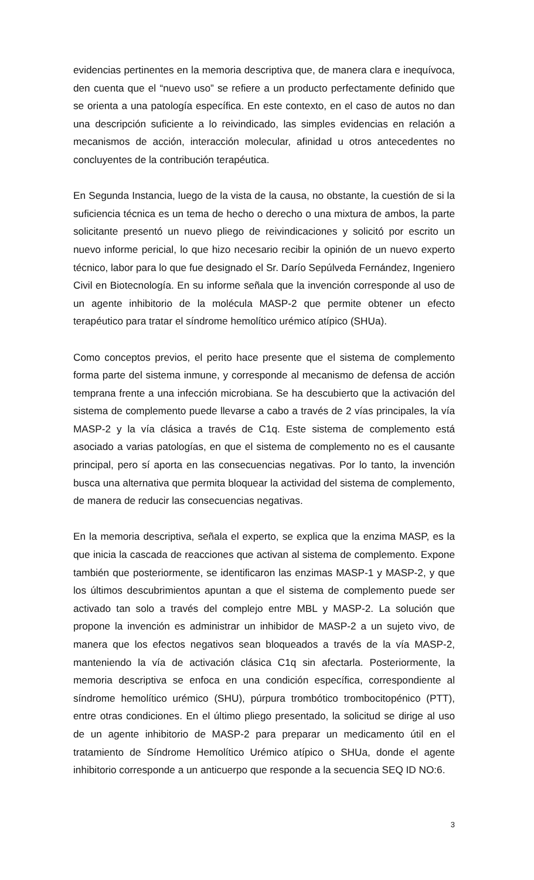evidencias pertinentes en la memoria descriptiva que, de manera clara e inequívoca, den cuenta que el “nuevo uso” se refiere a un producto perfectamente definido que se orienta a una patología específica. En este contexto, en el caso de autos no dan una descripción suficiente a lo reivindicado, las simples evidencias en relación a mecanismos de acción, interacción molecular, afinidad u otros antecedentes no concluyentes de la contribución terapéutica.
En Segunda Instancia, luego de la vista de la causa, no obstante, la cuestión de si la suficiencia técnica es un tema de hecho o derecho o una mixtura de ambos, la parte solicitante presentó un nuevo pliego de reivindicaciones y solicitó por escrito un nuevo informe pericial, lo que hizo necesario recibir la opinión de un nuevo experto técnico, labor para lo que fue designado el Sr. Darío Sepúlveda Fernández, Ingeniero Civil en Biotecnología. En su informe señala que la invención corresponde al uso de un agente inhibitorio de la molécula MASP-2 que permite obtener un efecto terapéutico para tratar el síndrome hemolítico urémico atípico (SHUa).
Como conceptos previos, el perito hace presente que el sistema de complemento forma parte del sistema inmune, y corresponde al mecanismo de defensa de acción temprana frente a una infección microbiana. Se ha descubierto que la activación del sistema de complemento puede llevarse a cabo a través de 2 vías principales, la vía MASP-2 y la vía clásica a través de C1q. Este sistema de complemento está asociado a varias patologías, en que el sistema de complemento no es el causante principal, pero sí aporta en las consecuencias negativas. Por lo tanto, la invención busca una alternativa que permita bloquear la actividad del sistema de complemento, de manera de reducir las consecuencias negativas.
En la memoria descriptiva, señala el experto, se explica que la enzima MASP, es la que inicia la cascada de reacciones que activan al sistema de complemento. Expone también que posteriormente, se identificaron las enzimas MASP-1 y MASP-2, y que los últimos descubrimientos apuntan a que el sistema de complemento puede ser activado tan solo a través del complejo entre MBL y MASP-2. La solución que propone la invención es administrar un inhibidor de MASP-2 a un sujeto vivo, de manera que los efectos negativos sean bloqueados a través de la vía MASP-2, manteniendo la vía de activación clásica C1q sin afectarla. Posteriormente, la memoria descriptiva se enfoca en una condición específica, correspondiente al síndrome hemolítico urémico (SHU), púrpura trombótico trombocitopénico (PTT), entre otras condiciones. En el último pliego presentado, la solicitud se dirige al uso de un agente inhibitorio de MASP-2 para preparar un medicamento útil en el tratamiento de Síndrome Hemolítico Urémico atípico o SHUa, donde el agente inhibitorio corresponde a un anticuerpo que responde a la secuencia SEQ ID NO:6.
3